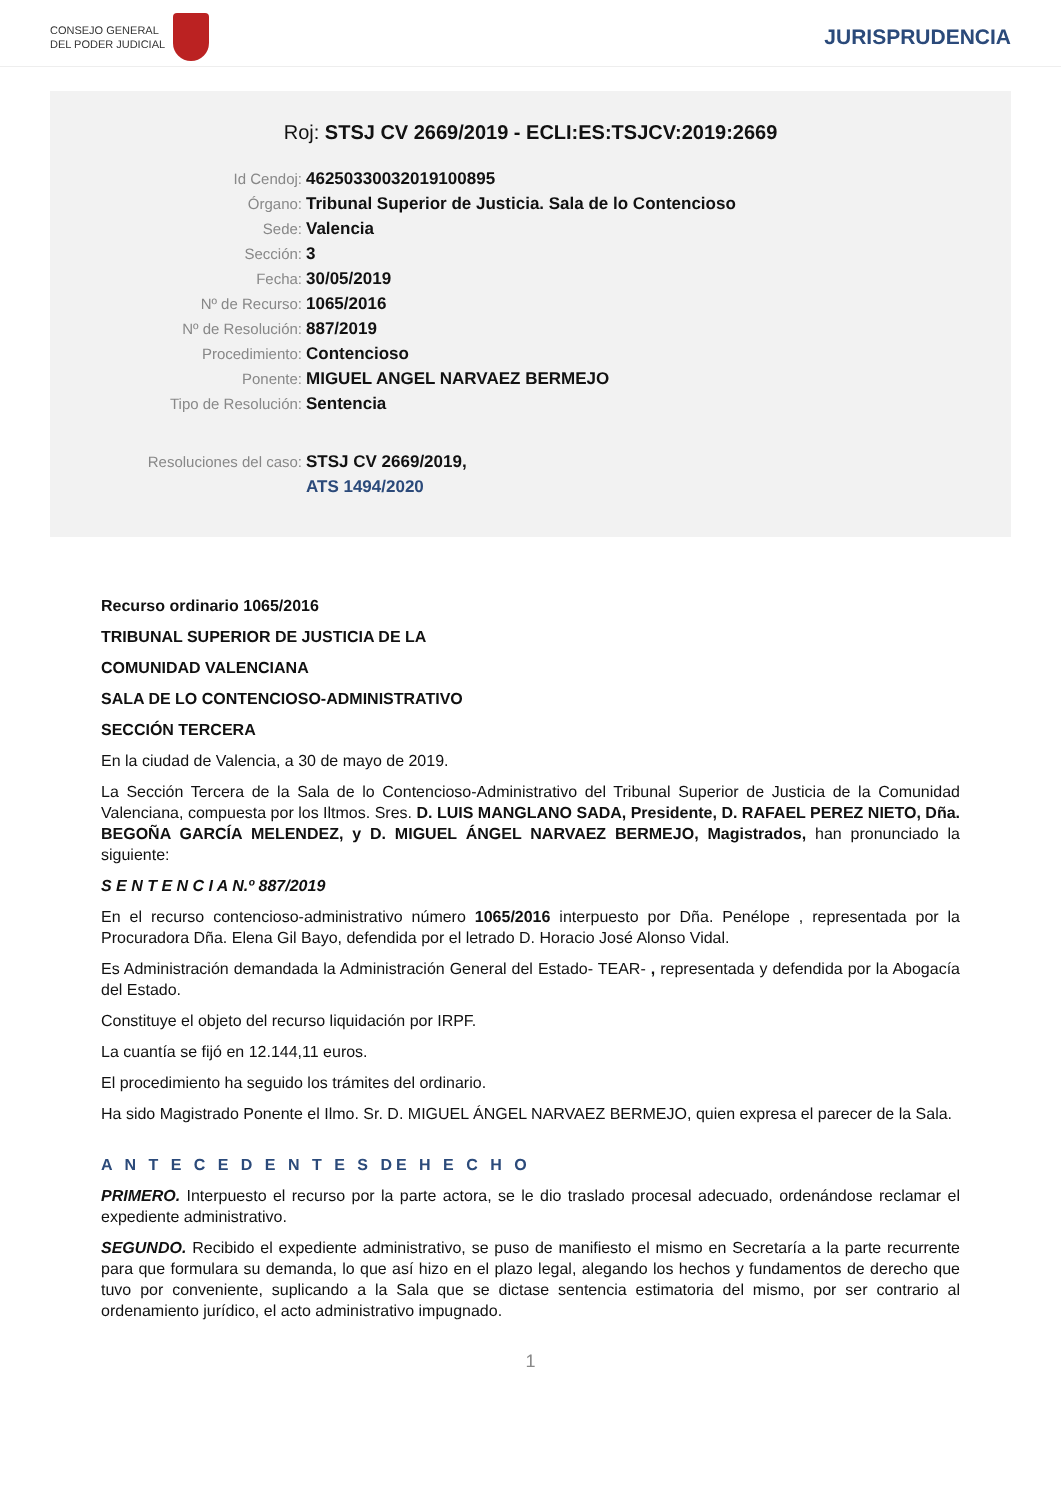CONSEJO GENERAL
DEL PODER JUDICIAL
JURISPRUDENCIA
Roj: STSJ CV 2669/2019 - ECLI:ES:TSJCV:2019:2669
Id Cendoj: 46250330032019100895
Órgano: Tribunal Superior de Justicia. Sala de lo Contencioso
Sede: Valencia
Sección: 3
Fecha: 30/05/2019
Nº de Recurso: 1065/2016
Nº de Resolución: 887/2019
Procedimiento: Contencioso
Ponente: MIGUEL ANGEL NARVAEZ BERMEJO
Tipo de Resolución: Sentencia
Resoluciones del caso: STSJ CV 2669/2019,
ATS 1494/2020
Recurso ordinario 1065/2016
TRIBUNAL SUPERIOR DE JUSTICIA DE LA
COMUNIDAD VALENCIANA
SALA DE LO CONTENCIOSO-ADMINISTRATIVO
SECCIÓN TERCERA
En la ciudad de Valencia, a 30 de mayo de 2019.
La Sección Tercera de la Sala de lo Contencioso-Administrativo del Tribunal Superior de Justicia de la Comunidad Valenciana, compuesta por los Iltmos. Sres. D. LUIS MANGLANO SADA, Presidente, D. RAFAEL PEREZ NIETO, Dña. BEGOÑA GARCÍA MELENDEZ, y D. MIGUEL ÁNGEL NARVAEZ BERMEJO, Magistrados, han pronunciado la siguiente:
S E N T E N C I A N.º 887/2019
En el recurso contencioso-administrativo número 1065/2016 interpuesto por Dña. Penélope , representada por la Procuradora Dña. Elena Gil Bayo, defendida por el letrado D. Horacio José Alonso Vidal.
Es Administración demandada la Administración General del Estado- TEAR- , representada y defendida por la Abogacía del Estado.
Constituye el objeto del recurso liquidación por IRPF.
La cuantía se fijó en 12.144,11 euros.
El procedimiento ha seguido los trámites del ordinario.
Ha sido Magistrado Ponente el Ilmo. Sr. D. MIGUEL ÁNGEL NARVAEZ BERMEJO, quien expresa el parecer de la Sala.
A N T E C E D E N T E S DE H E C H O
PRIMERO. Interpuesto el recurso por la parte actora, se le dio traslado procesal adecuado, ordenándose reclamar el expediente administrativo.
SEGUNDO. Recibido el expediente administrativo, se puso de manifiesto el mismo en Secretaría a la parte recurrente para que formulara su demanda, lo que así hizo en el plazo legal, alegando los hechos y fundamentos de derecho que tuvo por conveniente, suplicando a la Sala que se dictase sentencia estimatoria del mismo, por ser contrario al ordenamiento jurídico, el acto administrativo impugnado.
1